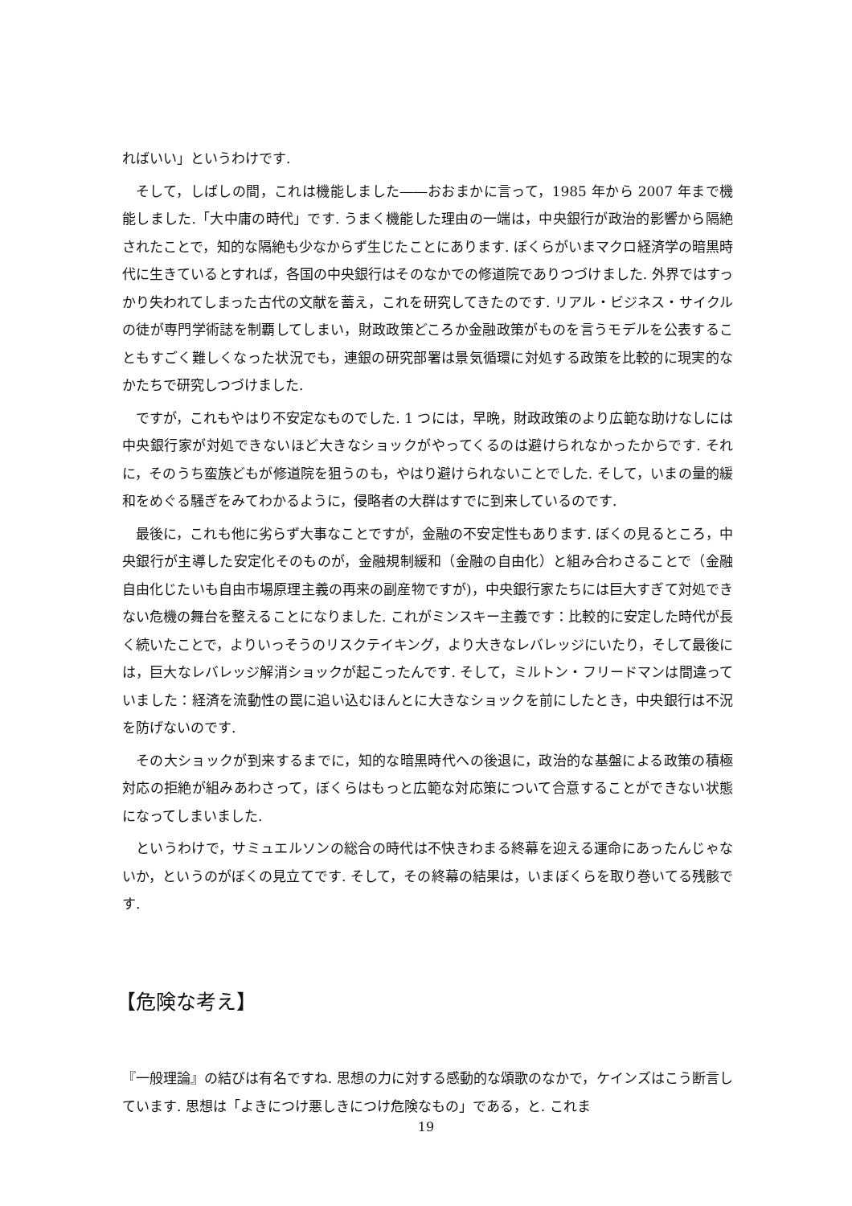ればいい」というわけです.
そして，しばしの間，これは機能しました――おおまかに言って，1985 年から 2007 年まで機能しました.「大中庸の時代」です. うまく機能した理由の一端は，中央銀行が政治的影響から隔絶されたことで，知的な隔絶も少なからず生じたことにあります. ぼくらがいまマクロ経済学の暗黒時代に生きているとすれば，各国の中央銀行はそのなかでの修道院でありつづけました. 外界ではすっかり失われてしまった古代の文献を蓄え，これを研究してきたのです. リアル・ビジネス・サイクルの徒が専門学術誌を制覇してしまい，財政政策どころか金融政策がものを言うモデルを公表することもすごく難しくなった状況でも，連銀の研究部署は景気循環に対処する政策を比較的に現実的なかたちで研究しつづけました.
ですが，これもやはり不安定なものでした. 1 つには，早晩，財政政策のより広範な助けなしには中央銀行家が対処できないほど大きなショックがやってくるのは避けられなかったからです. それに，そのうち蛮族どもが修道院を狙うのも，やはり避けられないことでした. そして，いまの量的緩和をめぐる騒ぎをみてわかるように，侵略者の大群はすでに到来しているのです.
最後に，これも他に劣らず大事なことですが，金融の不安定性もあります. ぼくの見るところ，中央銀行が主導した安定化そのものが，金融規制緩和（金融の自由化）と組み合わさることで（金融自由化じたいも自由市場原理主義の再来の副産物ですが)，中央銀行家たちには巨大すぎて対処できない危機の舞台を整えることになりました. これがミンスキー主義です：比較的に安定した時代が長く続いたことで，よりいっそうのリスクテイキング，より大きなレバレッジにいたり，そして最後には，巨大なレバレッジ解消ショックが起こったんです. そして，ミルトン・フリードマンは間違っていました：経済を流動性の罠に追い込むほんとに大きなショックを前にしたとき，中央銀行は不況を防げないのです.
その大ショックが到来するまでに，知的な暗黒時代への後退に，政治的な基盤による政策の積極対応の拒絶が組みあわさって，ぼくらはもっと広範な対応策について合意することができない状態になってしまいました.
というわけで，サミュエルソンの総合の時代は不快きわまる終幕を迎える運命にあったんじゃないか，というのがぼくの見立てです. そして，その終幕の結果は，いまぼくらを取り巻いてる残骸です.
【危険な考え】
『一般理論』の結びは有名ですね. 思想の力に対する感動的な頌歌のなかで，ケインズはこう断言しています. 思想は「よきにつけ悪しきにつけ危険なもの」である，と. これま
19